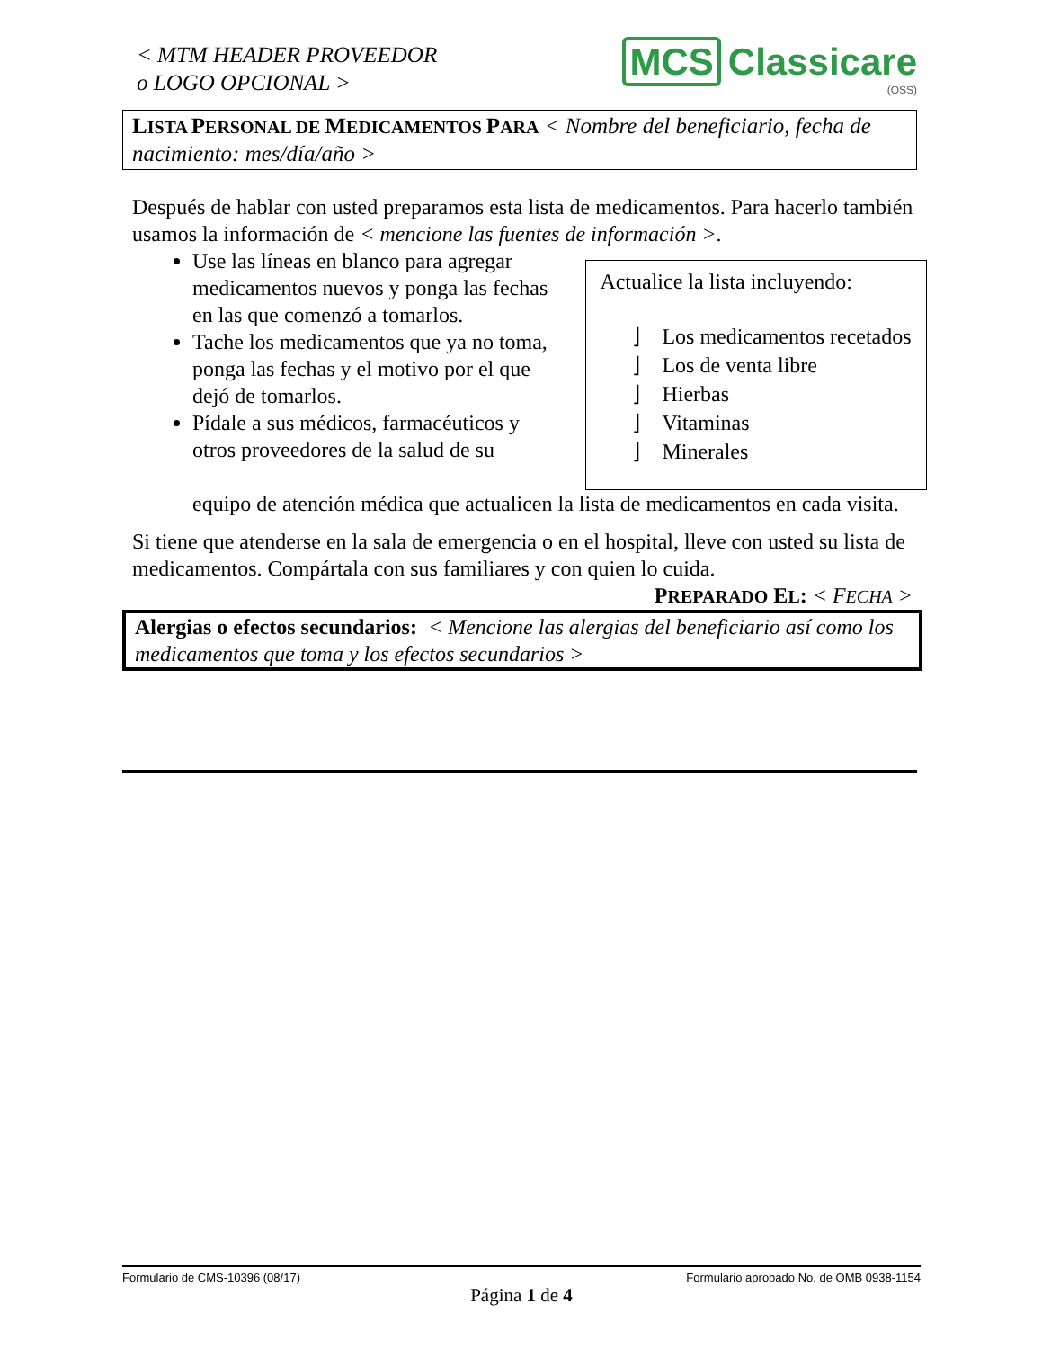< MTM HEADER PROVEEDOR
o LOGO OPCIONAL >
MCS Classicare
(OSS)
LISTA PERSONAL DE MEDICAMENTOS PARA < Nombre del beneficiario, fecha de nacimiento: mes/día/año >
Después de hablar con usted preparamos esta lista de medicamentos. Para hacerlo también usamos la información de < mencione las fuentes de información >.
Use las líneas en blanco para agregar medicamentos nuevos y ponga las fechas en las que comenzó a tomarlos.
Tache los medicamentos que ya no toma, ponga las fechas y el motivo por el que dejó de tomarlos.
Pídale a sus médicos, farmacéuticos y otros proveedores de la salud de su
Actualice la lista incluyendo:
⌋ Los medicamentos recetados
⌋ Los de venta libre
⌋ Hierbas
⌋ Vitaminas
⌋ Minerales
equipo de atención médica que actualicen la lista de medicamentos en cada visita.
Si tiene que atenderse en la sala de emergencia o en el hospital, lleve con usted su lista de medicamentos. Compártala con sus familiares y con quien lo cuida.
PREPARADO EL: < FECHA >
Alergias o efectos secundarios: < Mencione las alergias del beneficiario así como los medicamentos que toma y los efectos secundarios >
Formulario de CMS-10396 (08/17) Formulario aprobado No. de OMB 0938-1154
Página 1 de 4